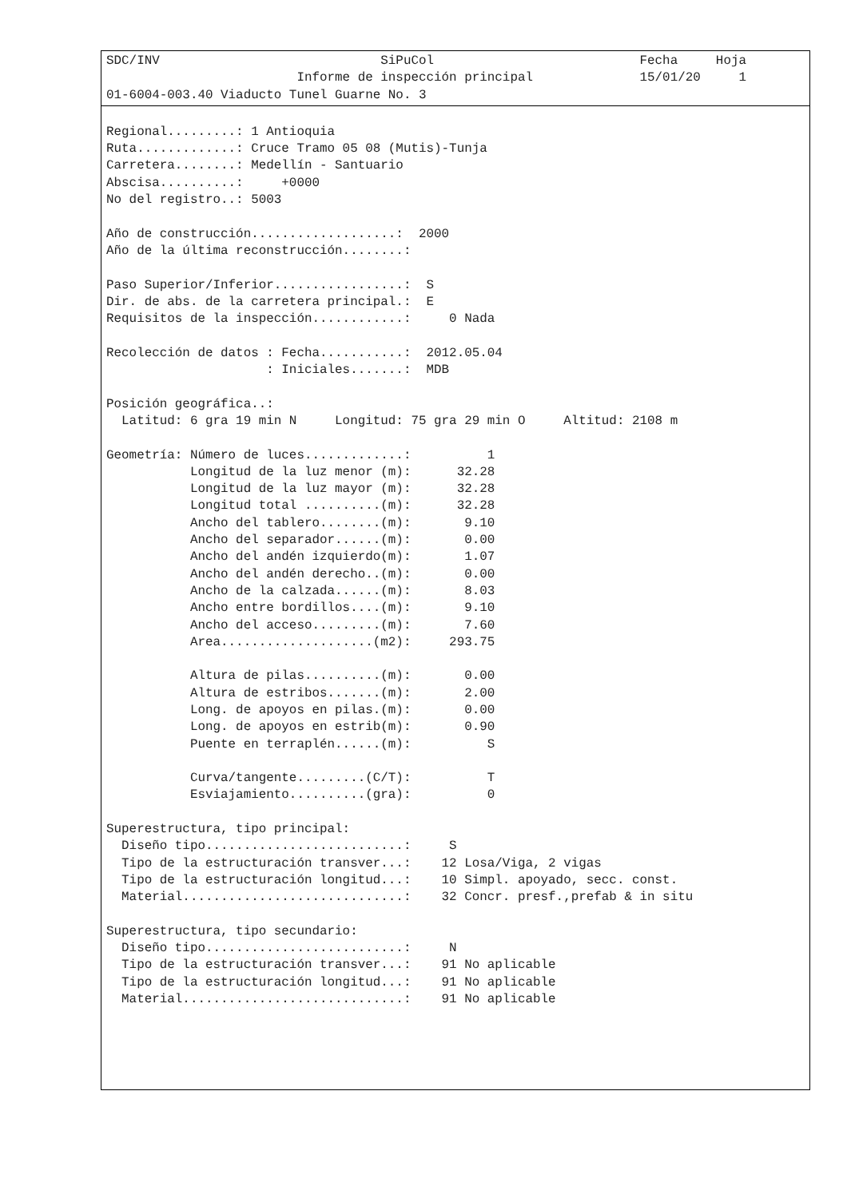SDC/INV                             SiPuCol                           Fecha     Hoja
                         Informe de inspección principal              15/01/20     1
01-6004-003.40 Viaducto Tunel Guarne No. 3
Regional.........: 1 Antioquia
Ruta.............: Cruce Tramo 05 08 (Mutis)-Tunja
Carretera........: Medellín - Santuario
Abscisa..........:     +0000
No del registro..: 5003

Año de construcción...................:  2000
Año de la última reconstrucción........:

Paso Superior/Inferior.................:  S
Dir. de abs. de la carretera principal.:  E
Requisitos de la inspección............:     0 Nada

Recolección de datos : Fecha...........:  2012.05.04
                     : Iniciales.......:  MDB

Posición geográfica..:
  Latitud: 6 gra 19 min N     Longitud: 75 gra 29 min O     Altitud: 2108 m

Geometría: Número de luces.............:          1
           Longitud de la luz menor (m):      32.28
           Longitud de la luz mayor (m):      32.28
           Longitud total ..........(m):      32.28
           Ancho del tablero........(m):       9.10
           Ancho del separador......(m):       0.00
           Ancho del andén izquierdo(m):       1.07
           Ancho del andén derecho..(m):       0.00
           Ancho de la calzada......(m):       8.03
           Ancho entre bordillos....(m):       9.10
           Ancho del acceso.........(m):       7.60
           Area....................(m2):     293.75

           Altura de pilas..........(m):       0.00
           Altura de estribos.......(m):       2.00
           Long. de apoyos en pilas.(m):       0.00
           Long. de apoyos en estrib(m):       0.90
           Puente en terraplén......(m):          S

           Curva/tangente.........(C/T):          T
           Esviajamiento..........(gra):          0

Superestructura, tipo principal:
  Diseño tipo..........................:     S
  Tipo de la estructuración transver...:    12 Losa/Viga, 2 vigas
  Tipo de la estructuración longitud...:    10 Simpl. apoyado, secc. const.
  Material.............................:    32 Concr. presf.,prefab & in situ

Superestructura, tipo secundario:
  Diseño tipo..........................:     N
  Tipo de la estructuración transver...:    91 No aplicable
  Tipo de la estructuración longitud...:    91 No aplicable
  Material.............................:    91 No aplicable